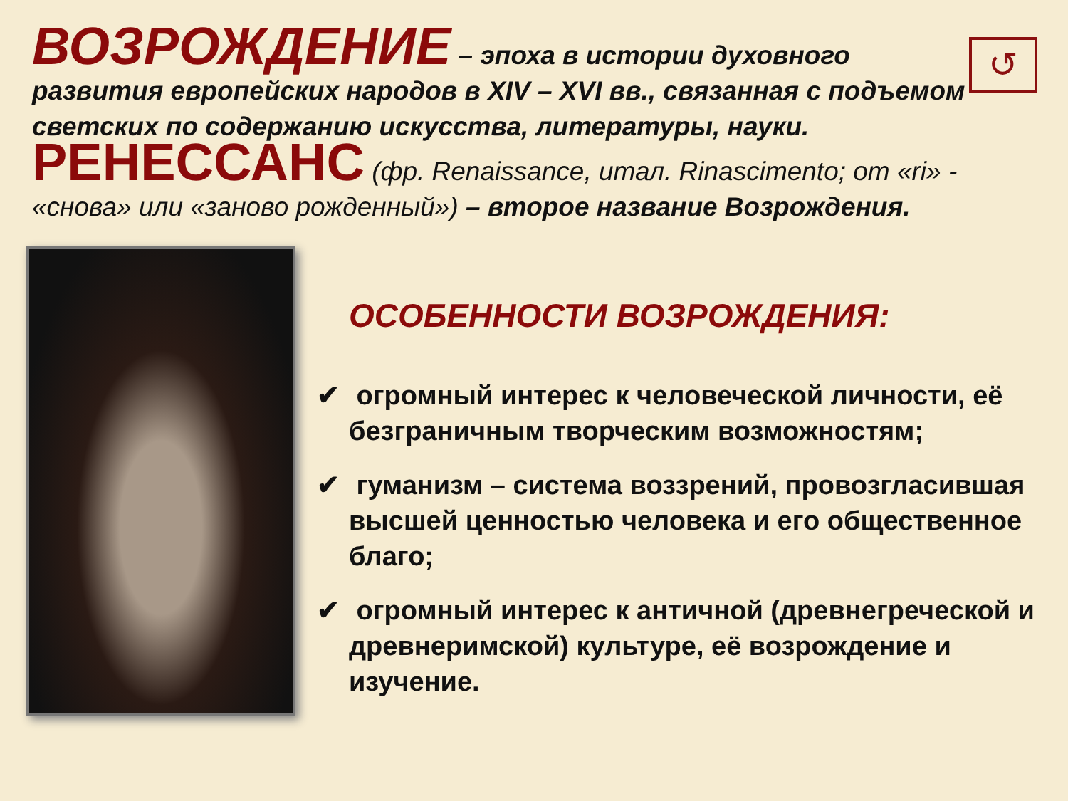↺
ВОЗРОЖДЕНИЕ – эпоха в истории духовного развития европейских народов в XIV – XVI вв., связанная с подъемом светских по содержанию искусства, литературы, науки.
РЕНЕССАНС (фр. Renaissance, итал. Rinascimento; от «ri» - «снова» или «заново рожденный») – второе название Возрождения.
ОСОБЕННОСТИ ВОЗРОЖДЕНИЯ:
✔ огромный интерес к человеческой личности, её безграничным творческим возможностям;
✔ гуманизм – система воззрений, провозгласившая высшей ценностью человека и его общественное благо;
✔ огромный интерес к античной (древнегреческой и древнеримской) культуре, её возрождение и изучение.